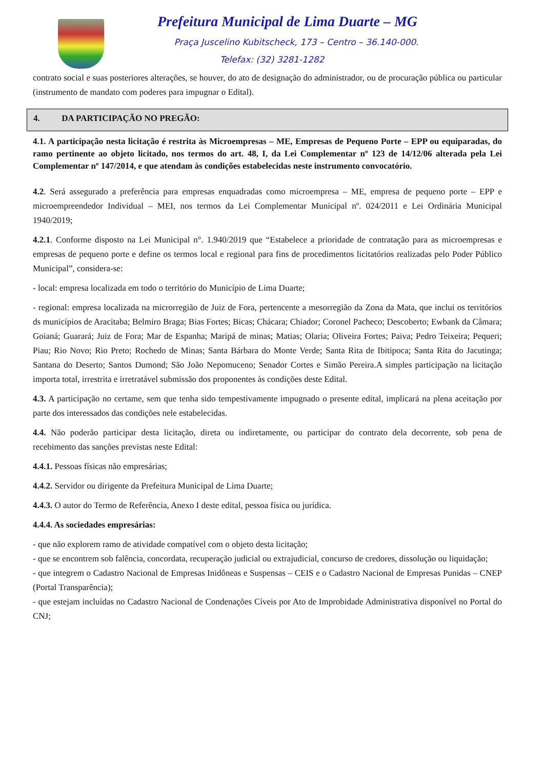Prefeitura Municipal de Lima Duarte – MG
Praça Juscelino Kubitscheck, 173 – Centro – 36.140-000.
Telefax: (32) 3281-1282
contrato social e suas posteriores alterações, se houver, do ato de designação do administrador, ou de procuração pública ou particular (instrumento de mandato com poderes para impugnar o Edital).
4. DA PARTICIPAÇÃO NO PREGÃO:
4.1. A participação nesta licitação é restrita às Microempresas – ME, Empresas de Pequeno Porte – EPP ou equiparadas, do ramo pertinente ao objeto licitado, nos termos do art. 48, I, da Lei Complementar nº 123 de 14/12/06 alterada pela Lei Complementar nº 147/2014, e que atendam às condições estabelecidas neste instrumento convocatório.
4.2. Será assegurado a preferência para empresas enquadradas como microempresa – ME, empresa de pequeno porte – EPP e microempreendedor Individual – MEI, nos termos da Lei Complementar Municipal nº. 024/2011 e Lei Ordinária Municipal 1940/2019;
4.2.1. Conforme disposto na Lei Municipal n°. 1.940/2019 que “Estabelece a prioridade de contratação para as microempresas e empresas de pequeno porte e define os termos local e regional para fins de procedimentos licitatórios realizadas pelo Poder Público Municipal”, considera-se:
- local: empresa localizada em todo o território do Município de Lima Duarte;
- regional: empresa localizada na microrregião de Juiz de Fora, pertencente a mesorregião da Zona da Mata, que inclui os territórios ds municípios de Aracitaba; Belmiro Braga; Bias Fortes; Bicas; Chácara; Chiador; Coronel Pacheco; Descoberto; Ewbank da Câmara; Goianá; Guarará; Juiz de Fora; Mar de Espanha; Maripá de minas; Matias; Olaria; Oliveira Fortes; Paiva; Pedro Teixeira; Pequeri; Piau; Rio Novo; Rio Preto; Rochedo de Minas; Santa Bárbara do Monte Verde; Santa Rita de Ibitipoca; Santa Rita do Jacutinga; Santana do Deserto; Santos Dumond; São João Nepomuceno; Senador Cortes e Simão Pereira.A simples participação na licitação importa total, irrestrita e irretratável submissão dos proponentes às condições deste Edital.
4.3. A participação no certame, sem que tenha sido tempestivamente impugnado o presente edital, implicará na plena aceitação por parte dos interessados das condições nele estabelecidas.
4.4. Não poderão participar desta licitação, direta ou indiretamente, ou participar do contrato dela decorrente, sob pena de recebimento das sanções previstas neste Edital:
4.4.1. Pessoas físicas não empresárias;
4.4.2. Servidor ou dirigente da Prefeitura Municipal de Lima Duarte;
4.4.3. O autor do Termo de Referência, Anexo I deste edital, pessoa física ou jurídica.
4.4.4. As sociedades empresárias:
- que não explorem ramo de atividade compatível com o objeto desta licitação;
- que se encontrem sob falência, concordata, recuperação judicial ou extrajudicial, concurso de credores, dissolução ou liquidação;
- que integrem o Cadastro Nacional de Empresas Inidôneas e Suspensas – CEIS e o Cadastro Nacional de Empresas Punidas – CNEP (Portal Transparência);
- que estejam incluídas no Cadastro Nacional de Condenações Cíveis por Ato de Improbidade Administrativa disponível no Portal do CNJ;